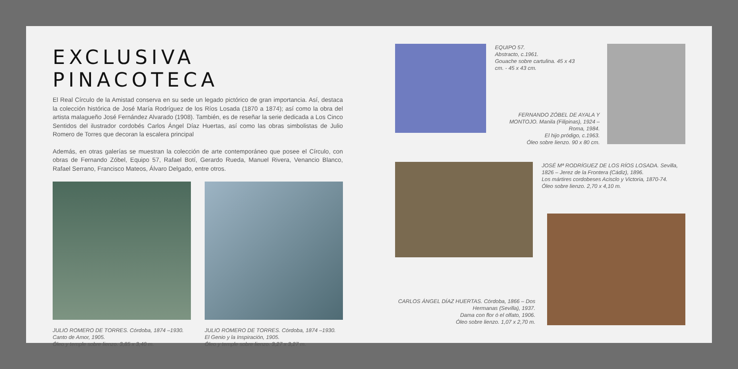EXCLUSIVA PINACOTECA
El Real Círculo de la Amistad conserva en su sede un legado pictórico de gran importancia. Así, destaca la colección histórica de José María Rodríguez de los Ríos Losada (1870 a 1874); así como la obra del artista malagueño José Fernández Alvarado (1908). También, es de reseñar la serie dedicada a Los Cinco Sentidos del ilustrador cordobés Carlos Ángel Díaz Huertas, así como las obras simbolistas de Julio Romero de Torres que decoran la escalera principal
Además, en otras galerías se muestran la colección de arte contemporáneo que posee el Círculo, con obras de Fernando Zóbel, Equipo 57, Rafael Botí, Gerardo Rueda, Manuel Rivera, Venancio Blanco, Rafael Serrano, Francisco Mateos, Álvaro Delgado, entre otros.
JULIO ROMERO DE TORRES. Córdoba, 1874 –1930.
Canto de Amor, 1905.
Óleo y temple sobre lienzo. 3,85 x 3,40 m.
JULIO ROMERO DE TORRES. Córdoba, 1874 –1930.
El Genio y la Inspiración, 1905.
Óleo y temple sobre lienzo. 3,27 x 3,27 m.
EQUIPO 57.
Abstracto, c.1961.
Gouache sobre cartulina. 45 x 43
cm. - 45 x 43 cm.
FERNANDO ZÓBEL DE AYALA Y MONTOJO. Manila (Filipinas), 1924 – Roma, 1984.
El hijo pródigo, c.1963.
Óleo sobre lienzo. 90 x 80 cm.
JOSÉ Mª RODRÍGUEZ DE LOS RÍOS LOSADA. Sevilla,
1826 – Jerez de la Frontera (Cádiz), 1896.
Los mártires cordobeses Acisclo y Victoria, 1870-74.
Óleo sobre lienzo. 2,70 x 4,10 m.
CARLOS ÁNGEL DÍAZ HUERTAS. Córdoba, 1866 – Dos Hermanas (Sevilla), 1937.
Dama con flor ó el olfato, 1906.
Óleo sobre lienzo. 1,07 x 2,70 m.